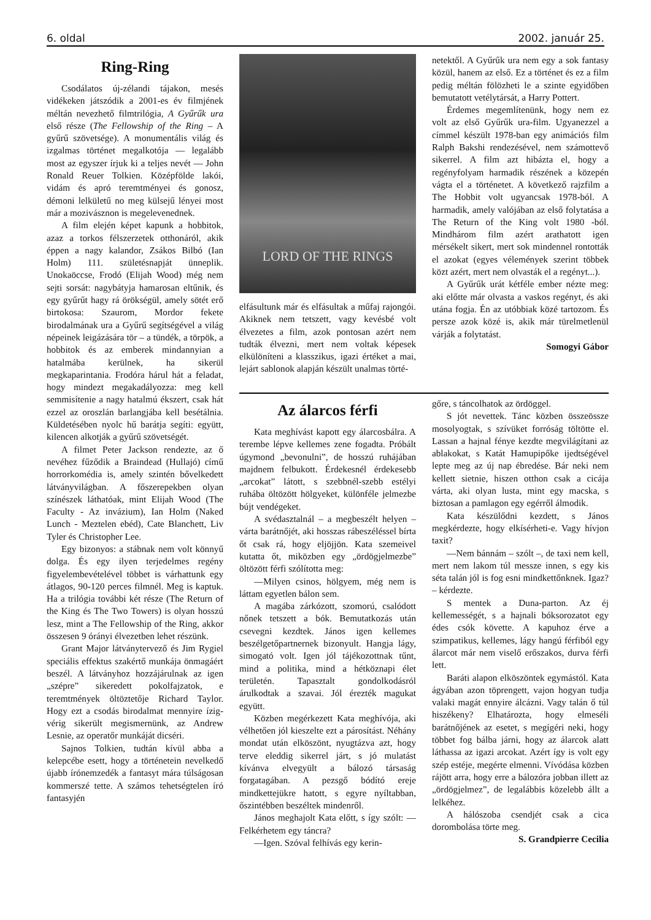6. oldal 2002. január 25.
Ring-Ring
Csodálatos új-zélandi tájakon, mesés vidékeken játszódik a 2001-es év filmjének méltán nevezhető filmtrilógia, A Gyűrűk ura első része (The Fellowship of the Ring – A gyűrű szövetsége). A monumentális világ és izgalmas történet megalkotója — legalább most az egyszer írjuk ki a teljes nevét — John Ronald Reuer Tolkien. Középfölde lakói, vidám és apró teremtményei és gonosz, démoni lelkületű no meg külsejű lényei most már a mozivásznon is megelevenednek.
A film elején képet kapunk a hobbitok, azaz a torkos félszerzetek otthonáról, akik éppen a nagy kalandor, Zsákos Bilbó (Ian Holm) 111. születésnapját ünneplik. Unokaöccse, Frodó (Elijah Wood) még nem sejti sorsát: nagybátyja hamarosan eltűnik, és egy gyűrűt hagy rá örökségül, amely sötét erő birtokosa: Szaurom, Mordor fekete birodalmának ura a Gyűrű segítségével a világ népeinek leigázására tör – a tündék, a törpök, a hobbitok és az emberek mindannyian a hatalmába kerülnek, ha sikerül megkaparintania. Frodóra hárul hát a feladat, hogy mindezt megakadályozza: meg kell semmisítenie a nagy hatalmú ékszert, csak hát ezzel az oroszlán barlangjába kell besétálnia. Küldetésében nyolc hű barátja segíti: együtt, kilencen alkotják a gyűrű szövetségét.
A filmet Peter Jackson rendezte, az ő nevéhez fűződik a Braindead (Hullajó) című horrorkomédia is, amely szintén bővelkedett látványvilágban. A főszerepekben olyan színészek láthatóak, mint Elijah Wood (The Faculty - Az invázium), Ian Holm (Naked Lunch - Meztelen ebéd), Cate Blanchett, Liv Tyler és Christopher Lee.
Egy bizonyos: a stábnak nem volt könnyű dolga. És egy ilyen terjedelmes regény figyelembevételével többet is várhattunk egy átlagos, 90-120 perces filmnél. Meg is kaptuk. Ha a trilógia további két része (The Return of the King és The Two Towers) is olyan hosszú lesz, mint a The Fellowship of the Ring, akkor összesen 9 órányi élvezetben lehet részünk.
Grant Major látványtervező és Jim Rygiel speciális effektus szakértő munkája önmagáért beszél. A látványhoz hozzájárulnak az igen „szépre” sikeredett pokolfajzatok, e teremtmények öltöztetője Richard Taylor. Hogy ezt a csodás birodalmat mennyire ízig-vérig sikerült megismernünk, az Andrew Lesnie, az operatőr munkáját dicséri.
Sajnos Tolkien, tudtán kívül abba a kelepcébe esett, hogy a történetein nevelkedő újabb írónemzedék a fantasyt mára túlságosan kommerszé tette. A számos tehetségtelen író fantasyjén
LORD OF THE RINGS
elfásultunk már és elfásultak a műfaj rajongói. Akiknek nem tetszett, vagy kevésbé volt élvezetes a film, azok pontosan azért nem tudták élvezni, mert nem voltak képesek elkülöníteni a klasszikus, igazi értéket a mai, lejárt sablonok alapján készült unalmas törté-
netektől. A Gyűrűk ura nem egy a sok fantasy közül, hanem az első. Ez a történet és ez a film pedig méltán fölözheti le a szinte egyidőben bemutatott vetélytársát, a Harry Pottert.
Érdemes megemlítenünk, hogy nem ez volt az első Gyűrűk ura-film. Ugyanezzel a címmel készült 1978-ban egy animációs film Ralph Bakshi rendezésével, nem számottevő sikerrel. A film azt hibázta el, hogy a regényfolyam harmadik részének a közepén vágta el a történetet. A következő rajzfilm a The Hobbit volt ugyancsak 1978-ból. A harmadik, amely valójában az első folytatása a The Return of the King volt 1980 -ból. Mindhárom film azért arathatott igen mérsékelt sikert, mert sok mindennel rontották el azokat (egyes vélemények szerint többek közt azért, mert nem olvasták el a regényt...).
A Gyűrűk urát kétféle ember nézte meg: aki előtte már olvasta a vaskos regényt, és aki utána fogja. Én az utóbbiak közé tartozom. És persze azok közé is, akik már türelmetlenül várják a folytatást.
Somogyi Gábor
Az álarcos férfi
Kata meghívást kapott egy álarcosbálra. A terembe lépve kellemes zene fogadta. Próbált úgymond „bevonulni”, de hosszú ruhájában majdnem felbukott. Érdekesnél érdekesebb „arcokat” látott, s szebbnél-szebb estélyi ruhába öltözött hölgyeket, különféle jelmezbe bújt vendégeket.
A svédasztalnál – a megbeszélt helyen – várta barátnőjét, aki hosszas rábeszéléssel bírta őt csak rá, hogy eljöjjön. Kata szemeivel kutatta őt, miközben egy „ördögjelmezbe” öltözött férfi szólította meg:
—Milyen csinos, hölgyem, még nem is láttam egyetlen bálon sem.
A magába zárkózott, szomorú, csalódott nőnek tetszett a bók. Bemutatkozás után csevegni kezdtek. János igen kellemes beszélgetőpartnernek bizonyult. Hangja lágy, simogató volt. Igen jól tájékozottnak tűnt, mind a politika, mind a hétköznapi élet területén. Tapasztalt gondolkodásról árulkodtak a szavai. Jól érezték magukat együtt.
Közben megérkezett Kata meghívója, aki vélhetően jól kieszelte ezt a párosítást. Néhány mondat után elköszönt, nyugtázva azt, hogy terve eleddig sikerrel járt, s jó mulatást kívánva elvegyült a bálozó társaság forgatagában. A pezsgő bódító ereje mindkettejükre hatott, s egyre nyíltabban, őszintébben beszéltek mindenről.
János meghajolt Kata előtt, s így szólt: —Felkérhetem egy táncra?
—Igen. Szóval felhívás egy kerin-
gőre, s táncolhatok az ördöggel.
S jót nevettek. Tánc közben összeössze mosolyogtak, s szívüket forróság töltötte el. Lassan a hajnal fénye kezdte megvilágítani az ablakokat, s Katát Hamupipőke ijedtségével lepte meg az új nap ébredése. Bár neki nem kellett sietnie, hiszen otthon csak a cicája várta, aki olyan lusta, mint egy macska, s biztosan a pamlagon egy egérről álmodik.
Kata készülődni kezdett, s János megkérdezte, hogy elkísérheti-e. Vagy hívjon taxit?
—Nem bánnám – szólt –, de taxi nem kell, mert nem lakom túl messze innen, s egy kis séta talán jól is fog esni mindkettőnknek. Igaz? – kérdezte.
S mentek a Duna-parton. Az éj kellemességét, s a hajnali bóksorozatot egy édes csók követte. A kapuhoz érve a szimpatikus, kellemes, lágy hangú férfiból egy álarcot már nem viselő erőszakos, durva férfi lett.
Baráti alapon elköszöntek egymástól. Kata ágyában azon töprengett, vajon hogyan tudja valaki magát ennyire álcázni. Vagy talán ő túl hiszékeny? Elhatározta, hogy elmeséli barátnőjének az esetet, s megígéri neki, hogy többet fog bálba járni, hogy az álarcok alatt láthassa az igazi arcokat. Azért így is volt egy szép estéje, megérte elmenni. Vívódása közben rájött arra, hogy erre a bálozóra jobban illett az „ördögjelmez”, de legalábbis közelebb állt a lelkéhez.
A hálószoba csendjét csak a cica dorombolása törte meg.
S. Grandpierre Cecilia